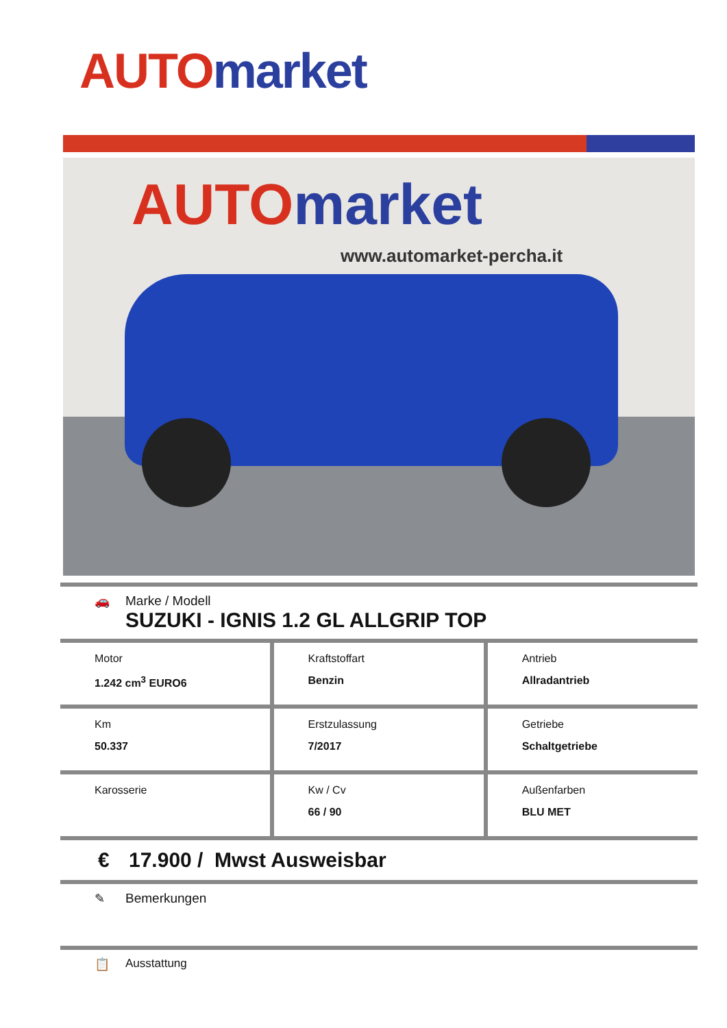AUTO market
AUTO market
www.automarket-percha.it
🚗 Marke / Modell
SUZUKI - IGNIS 1.2 GL ALLGRIP TOP
| Motor 1.242 cm<sup>3</sup> EURO6 | Kraftstoffart Benzin | Antrieb Allradantrieb |
| Km 50.337 | Erstzulassung 7/2017 | Getriebe Schaltgetriebe |
| Karosserie | Kw / Cv 66 / 90 | Außenfarben BLU MET |
€ 17.900 / Mwst Ausweisbar
✎ Bemerkungen
📋 Ausstattung